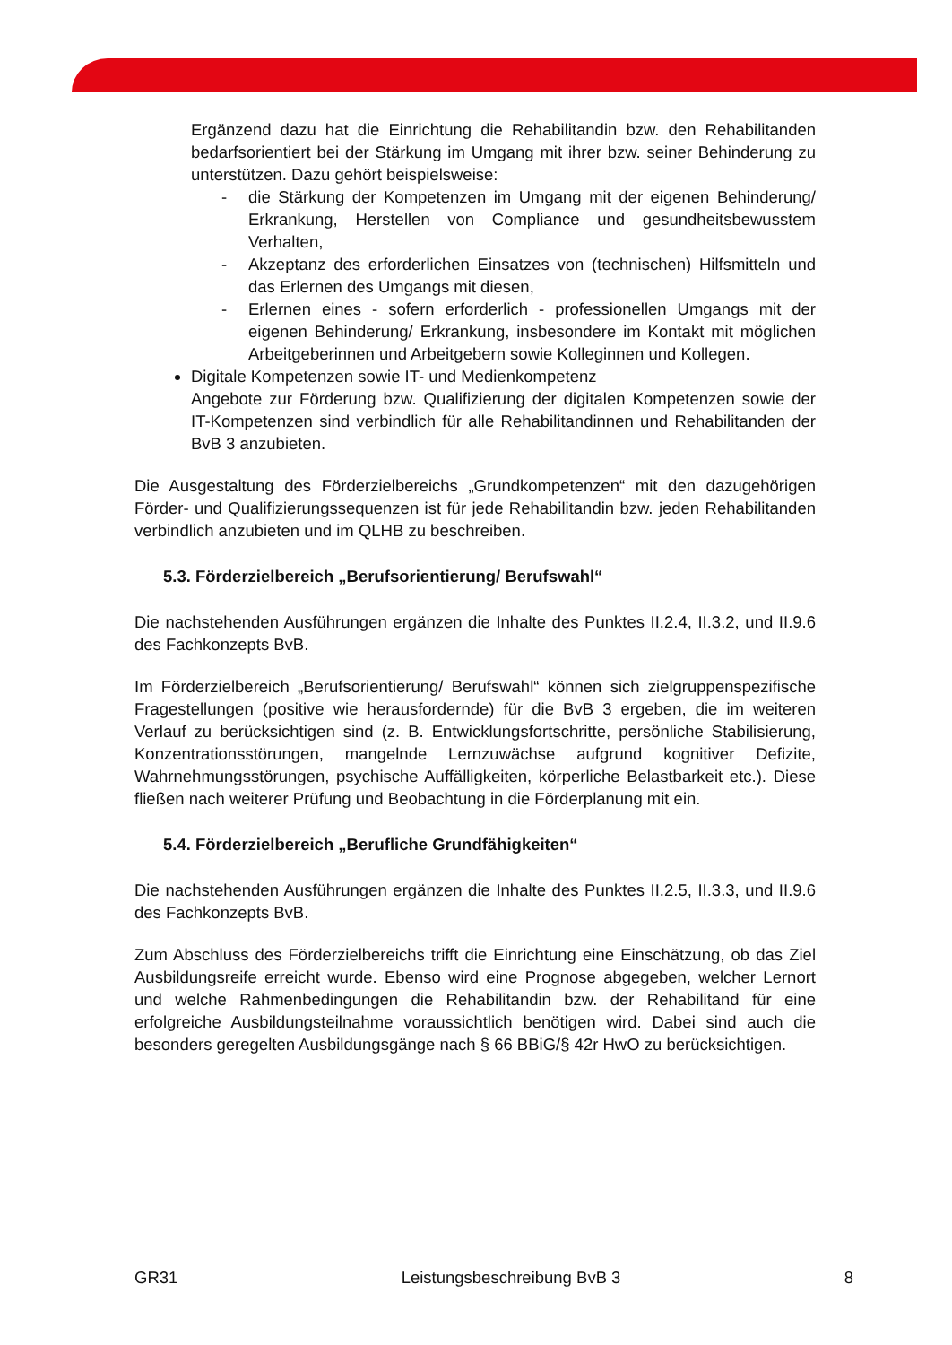Ergänzend dazu hat die Einrichtung die Rehabilitandin bzw. den Rehabilitanden bedarfsorientiert bei der Stärkung im Umgang mit ihrer bzw. seiner Behinderung zu unterstützen. Dazu gehört beispielsweise:
- die Stärkung der Kompetenzen im Umgang mit der eigenen Behinderung/ Erkrankung, Herstellen von Compliance und gesundheitsbewusstem Verhalten,
- Akzeptanz des erforderlichen Einsatzes von (technischen) Hilfsmitteln und das Erlernen des Umgangs mit diesen,
- Erlernen eines - sofern erforderlich - professionellen Umgangs mit der eigenen Behinderung/ Erkrankung, insbesondere im Kontakt mit möglichen Arbeitgeberinnen und Arbeitgebern sowie Kolleginnen und Kollegen.
Digitale Kompetenzen sowie IT- und Medienkompetenz
Angebote zur Förderung bzw. Qualifizierung der digitalen Kompetenzen sowie der IT-Kompetenzen sind verbindlich für alle Rehabilitandinnen und Rehabilitanden der BvB 3 anzubieten.
Die Ausgestaltung des Förderzielbereichs „Grundkompetenzen“ mit den dazugehörigen Förder- und Qualifizierungssequenzen ist für jede Rehabilitandin bzw. jeden Rehabilitanden verbindlich anzubieten und im QLHB zu beschreiben.
5.3. Förderzielbereich „Berufsorientierung/ Berufswahl“
Die nachstehenden Ausführungen ergänzen die Inhalte des Punktes II.2.4, II.3.2, und II.9.6 des Fachkonzepts BvB.
Im Förderzielbereich „Berufsorientierung/ Berufswahl“ können sich zielgruppenspezifische Fragestellungen (positive wie herausfordernde) für die BvB 3 ergeben, die im weiteren Verlauf zu berücksichtigen sind (z. B. Entwicklungsfortschritte, persönliche Stabilisierung, Konzentrationsstörungen, mangelnde Lernzuwächse aufgrund kognitiver Defizite, Wahrnehmungsstörungen, psychische Auffälligkeiten, körperliche Belastbarkeit etc.). Diese fließen nach weiterer Prüfung und Beobachtung in die Förderplanung mit ein.
5.4. Förderzielbereich „Berufliche Grundfähigkeiten“
Die nachstehenden Ausführungen ergänzen die Inhalte des Punktes II.2.5, II.3.3, und II.9.6 des Fachkonzepts BvB.
Zum Abschluss des Förderzielbereichs trifft die Einrichtung eine Einschätzung, ob das Ziel Ausbildungsreife erreicht wurde. Ebenso wird eine Prognose abgegeben, welcher Lernort und welche Rahmenbedingungen die Rehabilitandin bzw. der Rehabilitand für eine erfolgreiche Ausbildungsteilnahme voraussichtlich benötigen wird. Dabei sind auch die besonders geregelten Ausbildungsgänge nach § 66 BBiG/§ 42r HwO zu berücksichtigen.
GR31 Leistungsbeschreibung BvB 3 8